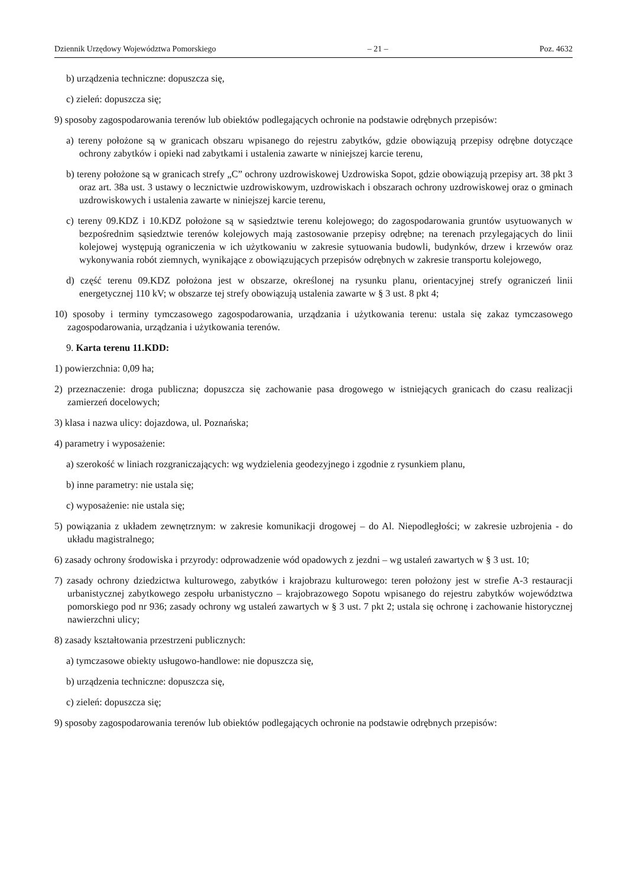Dziennik Urzędowy Województwa Pomorskiego – 21 – Poz. 4632
b) urządzenia techniczne: dopuszcza się,
c) zieleń: dopuszcza się;
9) sposoby zagospodarowania terenów lub obiektów podlegających ochronie na podstawie odrębnych przepisów:
a) tereny położone są w granicach obszaru wpisanego do rejestru zabytków, gdzie obowiązują przepisy odrębne dotyczące ochrony zabytków i opieki nad zabytkami i ustalenia zawarte w niniejszej karcie terenu,
b) tereny położone są w granicach strefy „C” ochrony uzdrowiskowej Uzdrowiska Sopot, gdzie obowiązują przepisy art. 38 pkt 3 oraz art. 38a ust. 3 ustawy o lecznictwie uzdrowiskowym, uzdrowiskach i obszarach ochrony uzdrowiskowej oraz o gminach uzdrowiskowych i ustalenia zawarte w niniejszej karcie terenu,
c) tereny 09.KDZ i 10.KDZ położone są w sąsiedztwie terenu kolejowego; do zagospodarowania gruntów usytuowanych w bezpośrednim sąsiedztwie terenów kolejowych mają zastosowanie przepisy odrębne; na terenach przylegających do linii kolejowej występują ograniczenia w ich użytkowaniu w zakresie sytuowania budowli, budynków, drzew i krzewów oraz wykonywania robót ziemnych, wynikające z obowiązujących przepisów odrębnych w zakresie transportu kolejowego,
d) część terenu 09.KDZ położona jest w obszarze, określonej na rysunku planu, orientacyjnej strefy ograniczeń linii energetycznej 110 kV; w obszarze tej strefy obowiązują ustalenia zawarte w § 3 ust. 8 pkt 4;
10) sposoby i terminy tymczasowego zagospodarowania, urządzania i użytkowania terenu: ustala się zakaz tymczasowego zagospodarowania, urządzania i użytkowania terenów.
9. Karta terenu 11.KDD:
1) powierzchnia: 0,09 ha;
2) przeznaczenie: droga publiczna; dopuszcza się zachowanie pasa drogowego w istniejących granicach do czasu realizacji zamierzeń docelowych;
3) klasa i nazwa ulicy: dojazdowa, ul. Poznańska;
4) parametry i wyposażenie:
a) szerokość w liniach rozgraniczających: wg wydzielenia geodezyjnego i zgodnie z rysunkiem planu,
b) inne parametry: nie ustala się;
c) wyposażenie: nie ustala się;
5) powiązania z układem zewnętrznym: w zakresie komunikacji drogowej – do Al. Niepodległości; w zakresie uzbrojenia - do układu magistralnego;
6) zasady ochrony środowiska i przyrody: odprowadzenie wód opadowych z jezdni – wg ustaleń zawartych w § 3 ust. 10;
7) zasady ochrony dziedzictwa kulturowego, zabytków i krajobrazu kulturowego: teren położony jest w strefie A-3 restauracji urbanistycznej zabytkowego zespołu urbanistyczno – krajobrazowego Sopotu wpisanego do rejestru zabytków województwa pomorskiego pod nr 936; zasady ochrony wg ustaleń zawartych w § 3 ust. 7 pkt 2; ustala się ochronę i zachowanie historycznej nawierzchni ulicy;
8) zasady kształtowania przestrzeni publicznych:
a) tymczasowe obiekty usługowo-handlowe: nie dopuszcza się,
b) urządzenia techniczne: dopuszcza się,
c) zieleń: dopuszcza się;
9) sposoby zagospodarowania terenów lub obiektów podlegających ochronie na podstawie odrębnych przepisów: